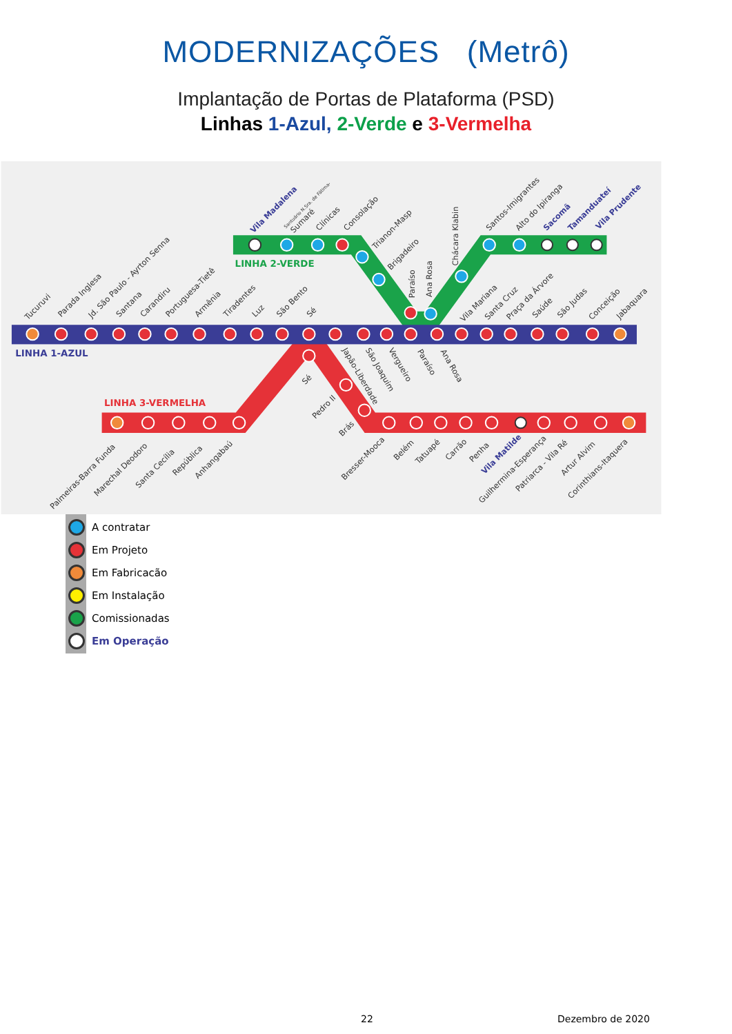MODERNIZAÇÕES (Metrô)
Implantação de Portas de Plataforma (PSD)
Linhas 1-Azul, 2-Verde e 3-Vermelha
LINHA 2-VERDE
LINHA 1-AZUL
LINHA 3-VERMELHA
Tucuruvi
Parada Inglesa
Jd. São Paulo - Ayrton Senna
Santana
Carandiru
Portuguesa-Tietê
Armênia
Tiradentes
Luz
São Bento
Sé
Vila Madalena
Santuário N.Sra. de Fátima-
Sumaré
Clínicas
Consolação
Trianon-Masp
Brigadeiro
Paraíso
Ana Rosa
Chácara Klabin
Santos-Imigrantes
Alto do Ipiranga
Sacomã
Tamanduateí
Vila Prudente
Vila Mariana
Santa Cruz
Praça da Árvore
Saúde
São Judas
Conceição
Jabaquara
Japão-Liberdade
São Joaquim
Vergueiro
Paraíso
Ana Rosa
Sé
Pedro II
Brás
Palmeiras-Barra Funda
Marechal Deodoro
Santa Cecília
República
Anhangabaú
Bresser-Mooca
Belém
Tatuapé
Carrão
Penha
Vila Matilde
Guilhermina-Esperança
Patriarca - Vila Ré
Artur Alvim
Corinthians-Itaquera
A contratar
Em Projeto
Em Fabricacão
Em Instalação
Comissionadas
Em Operação
22 Dezembro de 2020